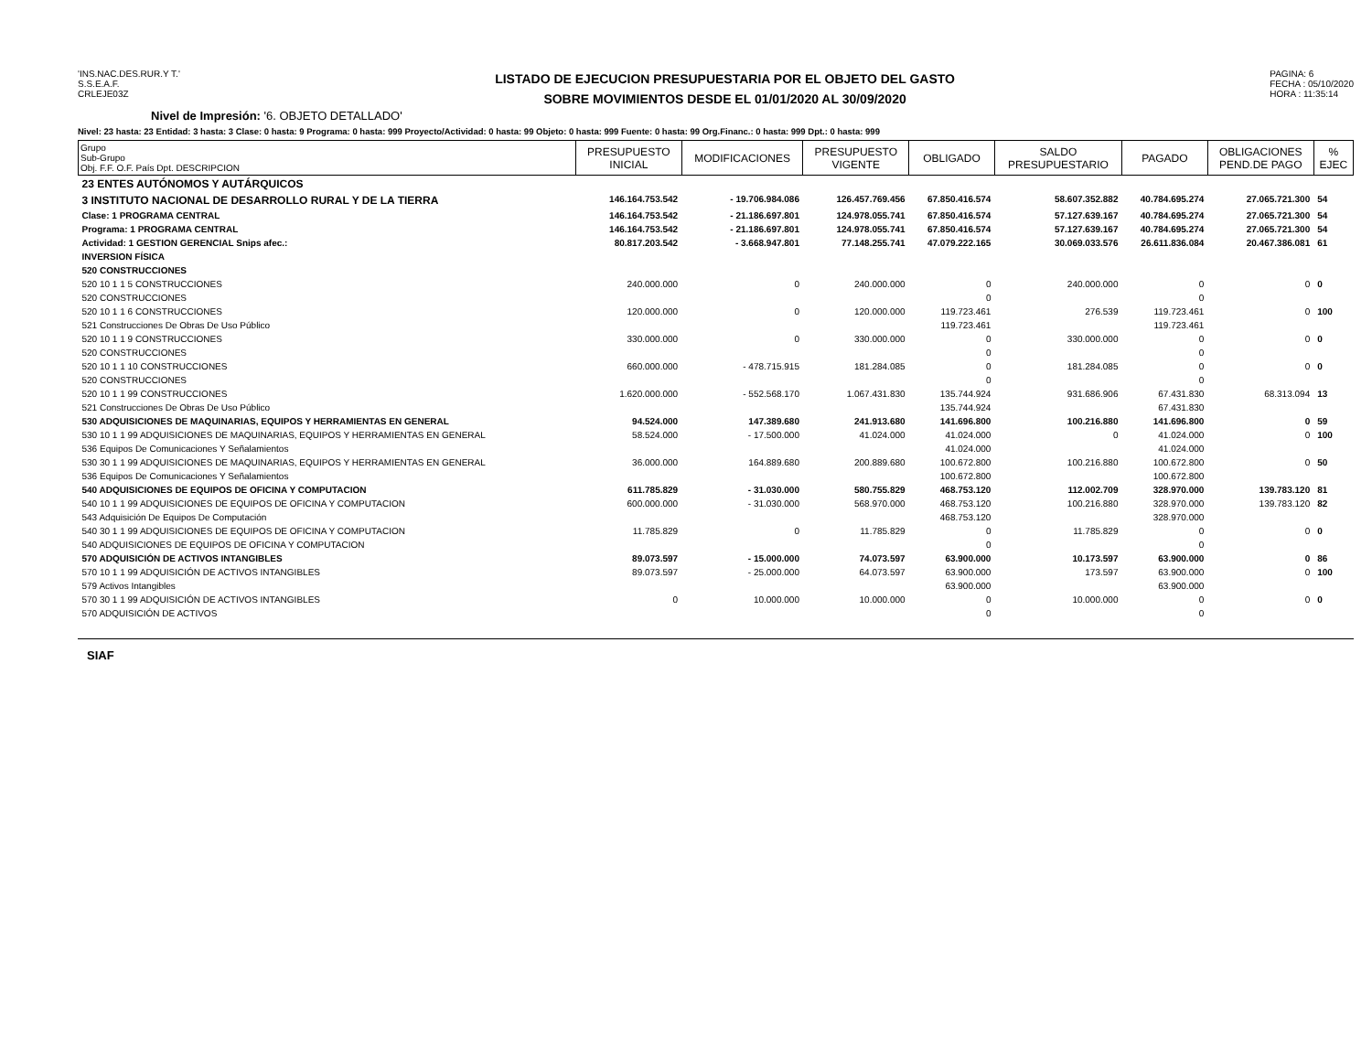'INS.NAC.DES.RUR.Y T.'
S.S.E.A.F.
CRLEJE03Z
LISTADO DE EJECUCION PRESUPUESTARIA POR EL OBJETO DEL GASTO
SOBRE MOVIMIENTOS DESDE EL 01/01/2020 AL 30/09/2020
PAGINA: 6
FECHA : 05/10/2020
HORA : 11:35:14
Nivel de Impresión: '6. OBJETO DETALLADO'
Nivel: 23 hasta: 23 Entidad: 3 hasta: 3 Clase: 0 hasta: 9 Programa: 0 hasta: 999 Proyecto/Actividad: 0 hasta: 99 Objeto: 0 hasta: 999 Fuente: 0 hasta: 99 Org.Financ.: 0 hasta: 999 Dpt.: 0 hasta: 999
| Grupo Sub-Grupo Obj. F.F. O.F. País Dpt. DESCRIPCION | PRESUPUESTO INICIAL | MODIFICACIONES | PRESUPUESTO VIGENTE | OBLIGADO | SALDO PRESUPUESTARIO | PAGADO | OBLIGACIONES PEND.DE PAGO | % EJEC |
| --- | --- | --- | --- | --- | --- | --- | --- | --- |
| 23 ENTES AUTÓNOMOS Y AUTÁRQUICOS | | | | | | | | |
| 3 INSTITUTO NACIONAL DE DESARROLLO RURAL Y DE LA TIERRA | 146.164.753.542 | - 19.706.984.086 | 126.457.769.456 | 67.850.416.574 | 58.607.352.882 | 40.784.695.274 | 27.065.721.300 | 54 |
| Clase: 1 PROGRAMA CENTRAL | 146.164.753.542 | - 21.186.697.801 | 124.978.055.741 | 67.850.416.574 | 57.127.639.167 | 40.784.695.274 | 27.065.721.300 | 54 |
| Programa: 1 PROGRAMA CENTRAL | 146.164.753.542 | - 21.186.697.801 | 124.978.055.741 | 67.850.416.574 | 57.127.639.167 | 40.784.695.274 | 27.065.721.300 | 54 |
| Actividad: 1 GESTION GERENCIAL Snips afec.: | 80.817.203.542 | - 3.668.947.801 | 77.148.255.741 | 47.079.222.165 | 30.069.033.576 | 26.611.836.084 | 20.467.386.081 | 61 |
| INVERSION FÍSICA | | | | | | | | |
| 520 CONSTRUCCIONES | | | | | | | | |
| 520 10 1 1 5 CONSTRUCCIONES | 240.000.000 | 0 | 240.000.000 | 0 | 240.000.000 | 0 | 0 | 0 |
| 520 CONSTRUCCIONES | | | | 0 | | 0 | | |
| 520 10 1 1 6 CONSTRUCCIONES | 120.000.000 | 0 | 120.000.000 | 119.723.461 | 276.539 | 119.723.461 | 0 | 100 |
| 521 Construcciones De Obras De Uso Público | | | | 119.723.461 | | 119.723.461 | | |
| 520 10 1 1 9 CONSTRUCCIONES | 330.000.000 | 0 | 330.000.000 | 0 | 330.000.000 | 0 | 0 | 0 |
| 520 CONSTRUCCIONES | | | | 0 | | 0 | | |
| 520 10 1 1 10 CONSTRUCCIONES | 660.000.000 | - 478.715.915 | 181.284.085 | 0 | 181.284.085 | 0 | 0 | 0 |
| 520 CONSTRUCCIONES | | | | 0 | | 0 | | |
| 520 10 1 1 99 CONSTRUCCIONES | 1.620.000.000 | - 552.568.170 | 1.067.431.830 | 135.744.924 | 931.686.906 | 67.431.830 | 68.313.094 | 13 |
| 521 Construcciones De Obras De Uso Público | | | | 135.744.924 | | 67.431.830 | | |
| 530 ADQUISICIONES DE MAQUINARIAS, EQUIPOS Y HERRAMIENTAS EN GENERAL | 94.524.000 | 147.389.680 | 241.913.680 | 141.696.800 | 100.216.880 | 141.696.800 | 0 | 59 |
| 530 10 1 1 99 ADQUISICIONES DE MAQUINARIAS, EQUIPOS Y HERRAMIENTAS EN GENERAL | 58.524.000 | - 17.500.000 | 41.024.000 | 41.024.000 | 0 | 41.024.000 | 0 | 100 |
| 536 Equipos De Comunicaciones Y Señalamientos | | | | 41.024.000 | | 41.024.000 | | |
| 530 30 1 1 99 ADQUISICIONES DE MAQUINARIAS, EQUIPOS Y HERRAMIENTAS EN GENERAL | 36.000.000 | 164.889.680 | 200.889.680 | 100.672.800 | 100.216.880 | 100.672.800 | 0 | 50 |
| 536 Equipos De Comunicaciones Y Señalamientos | | | | 100.672.800 | | 100.672.800 | | |
| 540 ADQUISICIONES DE EQUIPOS DE OFICINA Y COMPUTACION | 611.785.829 | - 31.030.000 | 580.755.829 | 468.753.120 | 112.002.709 | 328.970.000 | 139.783.120 | 81 |
| 540 10 1 1 99 ADQUISICIONES DE EQUIPOS DE OFICINA Y COMPUTACION | 600.000.000 | - 31.030.000 | 568.970.000 | 468.753.120 | 100.216.880 | 328.970.000 | 139.783.120 | 82 |
| 543 Adquisición De Equipos De Computación | | | | 468.753.120 | | 328.970.000 | | |
| 540 30 1 1 99 ADQUISICIONES DE EQUIPOS DE OFICINA Y COMPUTACION | 11.785.829 | 0 | 11.785.829 | 0 | 11.785.829 | 0 | 0 | 0 |
| 540 ADQUISICIONES DE EQUIPOS DE OFICINA Y COMPUTACION | | | | 0 | | 0 | | |
| 570 ADQUISICIÓN DE ACTIVOS INTANGIBLES | 89.073.597 | - 15.000.000 | 74.073.597 | 63.900.000 | 10.173.597 | 63.900.000 | 0 | 86 |
| 570 10 1 1 99 ADQUISICIÓN DE ACTIVOS INTANGIBLES | 89.073.597 | - 25.000.000 | 64.073.597 | 63.900.000 | 173.597 | 63.900.000 | 0 | 100 |
| 579 Activos Intangibles | | | | 63.900.000 | | 63.900.000 | | |
| 570 30 1 1 99 ADQUISICIÓN DE ACTIVOS INTANGIBLES | 0 | 10.000.000 | 10.000.000 | 0 | 10.000.000 | 0 | 0 | 0 |
| 570 ADQUISICIÓN DE ACTIVOS | | | | 0 | | 0 | | |
SIAF